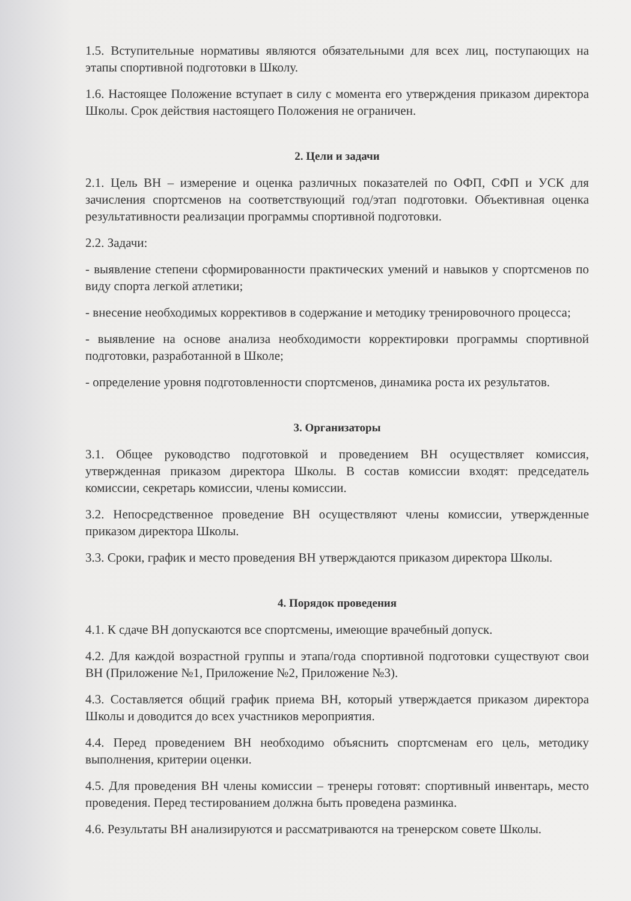1.5. Вступительные нормативы являются обязательными для всех лиц, поступающих на этапы спортивной подготовки в Школу.
1.6. Настоящее Положение вступает в силу с момента его утверждения приказом директора Школы. Срок действия настоящего Положения не ограничен.
2. Цели и задачи
2.1. Цель ВН – измерение и оценка различных показателей по ОФП, СФП и УСК для зачисления спортсменов на соответствующий год/этап подготовки. Объективная оценка результативности реализации программы спортивной подготовки.
2.2. Задачи:
- выявление степени сформированности практических умений и навыков у спортсменов по виду спорта легкой атлетики;
- внесение необходимых коррективов в содержание и методику тренировочного процесса;
- выявление на основе анализа необходимости корректировки программы спортивной подготовки, разработанной в Школе;
- определение уровня подготовленности спортсменов, динамика роста их результатов.
3. Организаторы
3.1. Общее руководство подготовкой и проведением ВН осуществляет комиссия, утвержденная приказом директора Школы. В состав комиссии входят: председатель комиссии, секретарь комиссии, члены комиссии.
3.2. Непосредственное проведение ВН осуществляют члены комиссии, утвержденные приказом директора Школы.
3.3. Сроки, график и место проведения ВН утверждаются приказом директора Школы.
4. Порядок проведения
4.1. К сдаче ВН допускаются все спортсмены, имеющие врачебный допуск.
4.2. Для каждой возрастной группы и этапа/года спортивной подготовки существуют свои ВН (Приложение №1, Приложение №2, Приложение №3).
4.3. Составляется общий график приема ВН, который утверждается приказом директора Школы и доводится до всех участников мероприятия.
4.4. Перед проведением ВН необходимо объяснить спортсменам его цель, методику выполнения, критерии оценки.
4.5. Для проведения ВН члены комиссии – тренеры готовят: спортивный инвентарь, место проведения. Перед тестированием должна быть проведена разминка.
4.6. Результаты ВН анализируются и рассматриваются на тренерском совете Школы.